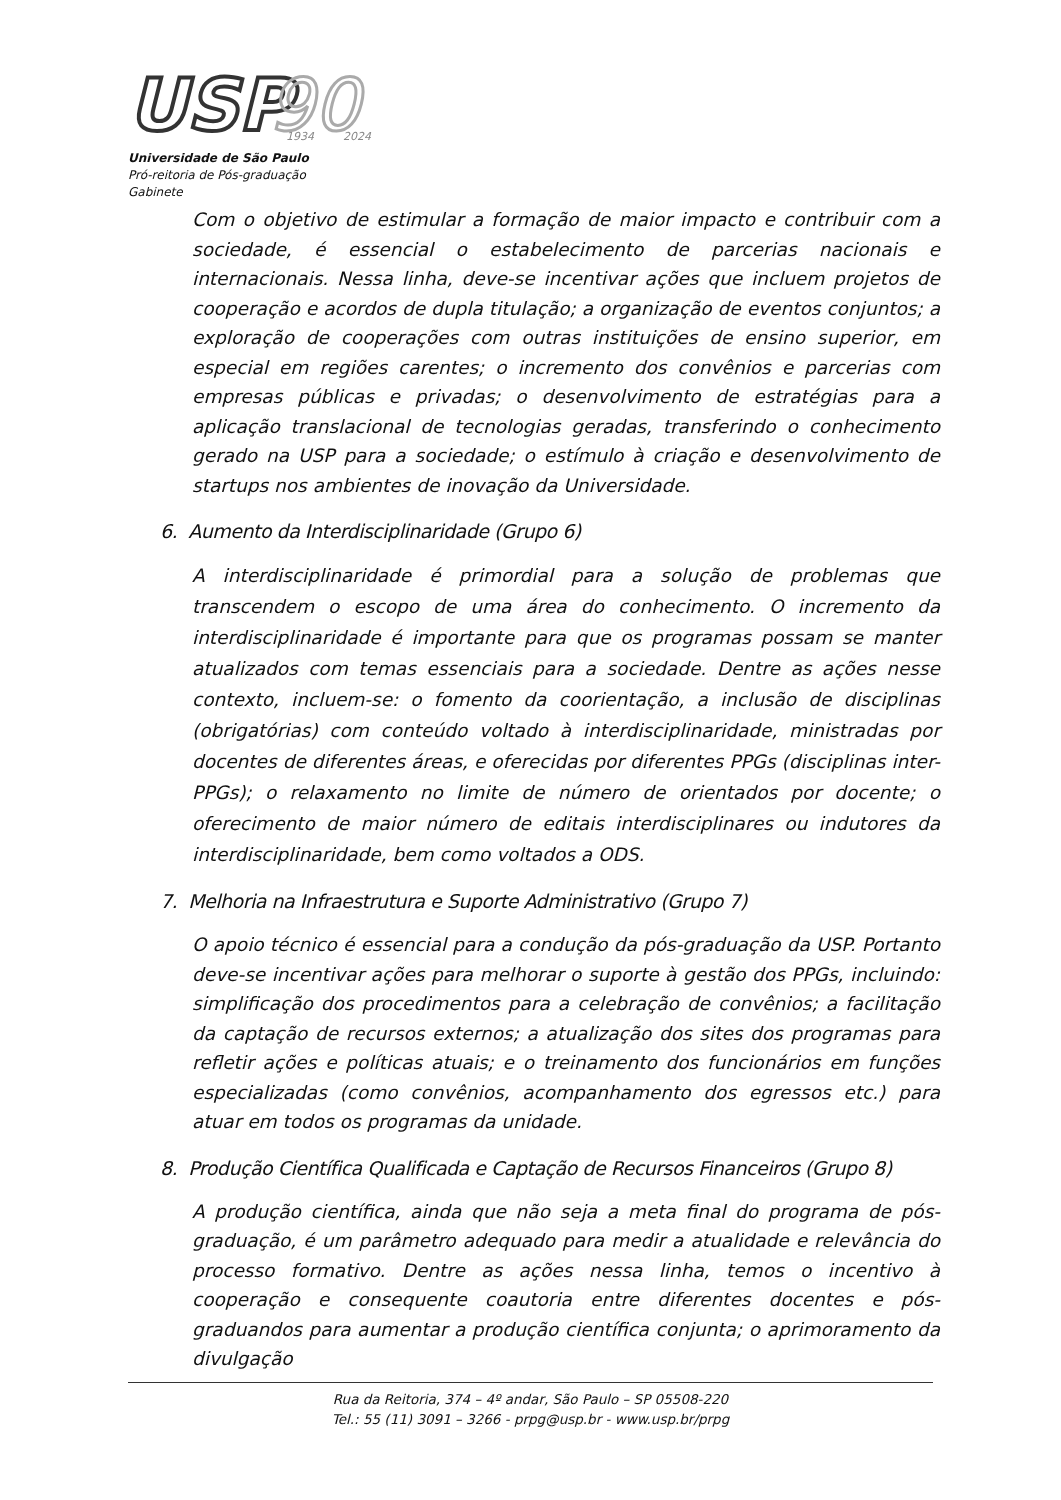USP
90
1934
2024
Universidade de São Paulo
Pró-reitoria de Pós-graduação
Gabinete
Com o objetivo de estimular a formação de maior impacto e contribuir com a sociedade, é essencial o estabelecimento de parcerias nacionais e internacionais. Nessa linha, deve-se incentivar ações que incluem projetos de cooperação e acordos de dupla titulação; a organização de eventos conjuntos; a exploração de cooperações com outras instituições de ensino superior, em especial em regiões carentes; o incremento dos convênios e parcerias com empresas públicas e privadas; o desenvolvimento de estratégias para a aplicação translacional de tecnologias geradas, transferindo o conhecimento gerado na USP para a sociedade; o estímulo à criação e desenvolvimento de startups nos ambientes de inovação da Universidade.
6. Aumento da Interdisciplinaridade (Grupo 6)
A interdisciplinaridade é primordial para a solução de problemas que transcendem o escopo de uma área do conhecimento. O incremento da interdisciplinaridade é importante para que os programas possam se manter atualizados com temas essenciais para a sociedade. Dentre as ações nesse contexto, incluem-se: o fomento da coorientação, a inclusão de disciplinas (obrigatórias) com conteúdo voltado à interdisciplinaridade, ministradas por docentes de diferentes áreas, e oferecidas por diferentes PPGs (disciplinas inter-PPGs); o relaxamento no limite de número de orientados por docente; o oferecimento de maior número de editais interdisciplinares ou indutores da interdisciplinaridade, bem como voltados a ODS.
7. Melhoria na Infraestrutura e Suporte Administrativo (Grupo 7)
O apoio técnico é essencial para a condução da pós-graduação da USP. Portanto deve-se incentivar ações para melhorar o suporte à gestão dos PPGs, incluindo: simplificação dos procedimentos para a celebração de convênios; a facilitação da captação de recursos externos; a atualização dos sites dos programas para refletir ações e políticas atuais; e o treinamento dos funcionários em funções especializadas (como convênios, acompanhamento dos egressos etc.) para atuar em todos os programas da unidade.
8. Produção Científica Qualificada e Captação de Recursos Financeiros (Grupo 8)
A produção científica, ainda que não seja a meta final do programa de pós-graduação, é um parâmetro adequado para medir a atualidade e relevância do processo formativo. Dentre as ações nessa linha, temos o incentivo à cooperação e consequente coautoria entre diferentes docentes e pós-graduandos para aumentar a produção científica conjunta; o aprimoramento da divulgação
Rua da Reitoria, 374 – 4º andar, São Paulo – SP 05508-220
Tel.: 55 (11) 3091 – 3266 - prpg@usp.br - www.usp.br/prpg